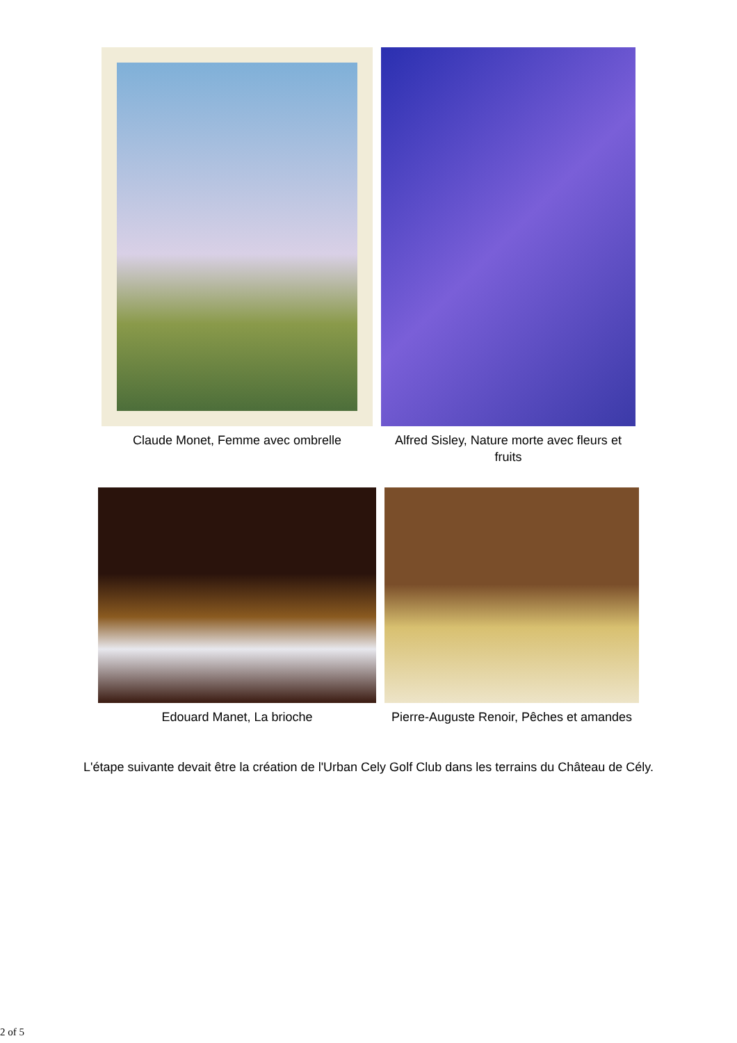Claude Monet, Femme avec ombrelle Alfred Sisley, Nature morte avec fleurs et fruits
Edouard Manet, La brioche Pierre-Auguste Renoir, Pêches et amandes
L'étape suivante devait être la création de l'Urban Cely Golf Club dans les terrains du Château de Cély.
2 of 5